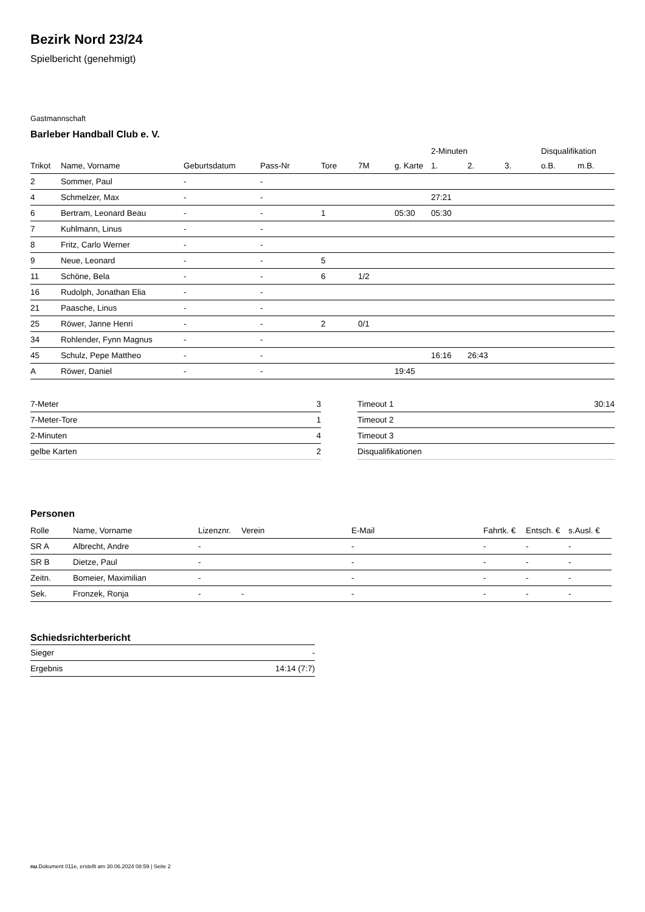Bezirk Nord 23/24
Spielbericht (genehmigt)
Gastmannschaft
Barleber Handball Club e. V.
| | | | | | | | 2-Minuten | | | Disqualifikation | |
| --- | --- | --- | --- | --- | --- | --- | --- | --- | --- | --- | --- |
| Trikot | Name, Vorname | Geburtsdatum | Pass-Nr | Tore | 7M | g. Karte | 1. | 2. | 3. | o.B. | m.B. |
| 2 | Sommer, Paul | - | - | | | | | | | | |
| 4 | Schmelzer, Max | - | - | | | | 27:21 | | | | |
| 6 | Bertram, Leonard Beau | - | - | 1 | | 05:30 | 05:30 | | | | |
| 7 | Kuhlmann, Linus | - | - | | | | | | | | |
| 8 | Fritz, Carlo Werner | - | - | | | | | | | | |
| 9 | Neue, Leonard | - | - | 5 | | | | | | | |
| 11 | Schöne, Bela | - | - | 6 | 1/2 | | | | | | |
| 16 | Rudolph, Jonathan Elia | - | - | | | | | | | | |
| 21 | Paasche, Linus | - | - | | | | | | | | |
| 25 | Röwer, Janne Henri | - | - | 2 | 0/1 | | | | | | |
| 34 | Rohlender, Fynn Magnus | - | - | | | | | | | | |
| 45 | Schulz, Pepe Mattheo | - | - | | | | 16:16 | 26:43 | | | |
| A | Röwer, Daniel | - | - | | | 19:45 | | | | | |
| 7-Meter | 3 |
| 7-Meter-Tore | 1 |
| 2-Minuten | 4 |
| gelbe Karten | 2 |
| Timeout 1 | 30:14 |
| Timeout 2 | |
| Timeout 3 | |
| Disqualifikationen | |
Personen
| Rolle | Name, Vorname | Lizenznr. | Verein | E-Mail | Fahrtk. € | Entsch. € | s.Ausl. € |
| --- | --- | --- | --- | --- | --- | --- | --- |
| SR A | Albrecht, Andre | - | | - | - | - | - |
| SR B | Dietze, Paul | - | | - | - | - | - |
| Zeitn. | Bomeier, Maximilian | - | | - | - | - | - |
| Sek. | Fronzek, Ronja | - | - | - | - | - | - |
Schiedsrichterbericht
| Sieger | - |
| Ergebnis | 14:14 (7:7) |
nu.Dokument 011e, erstellt am 30.06.2024 08:59 | Seite 2